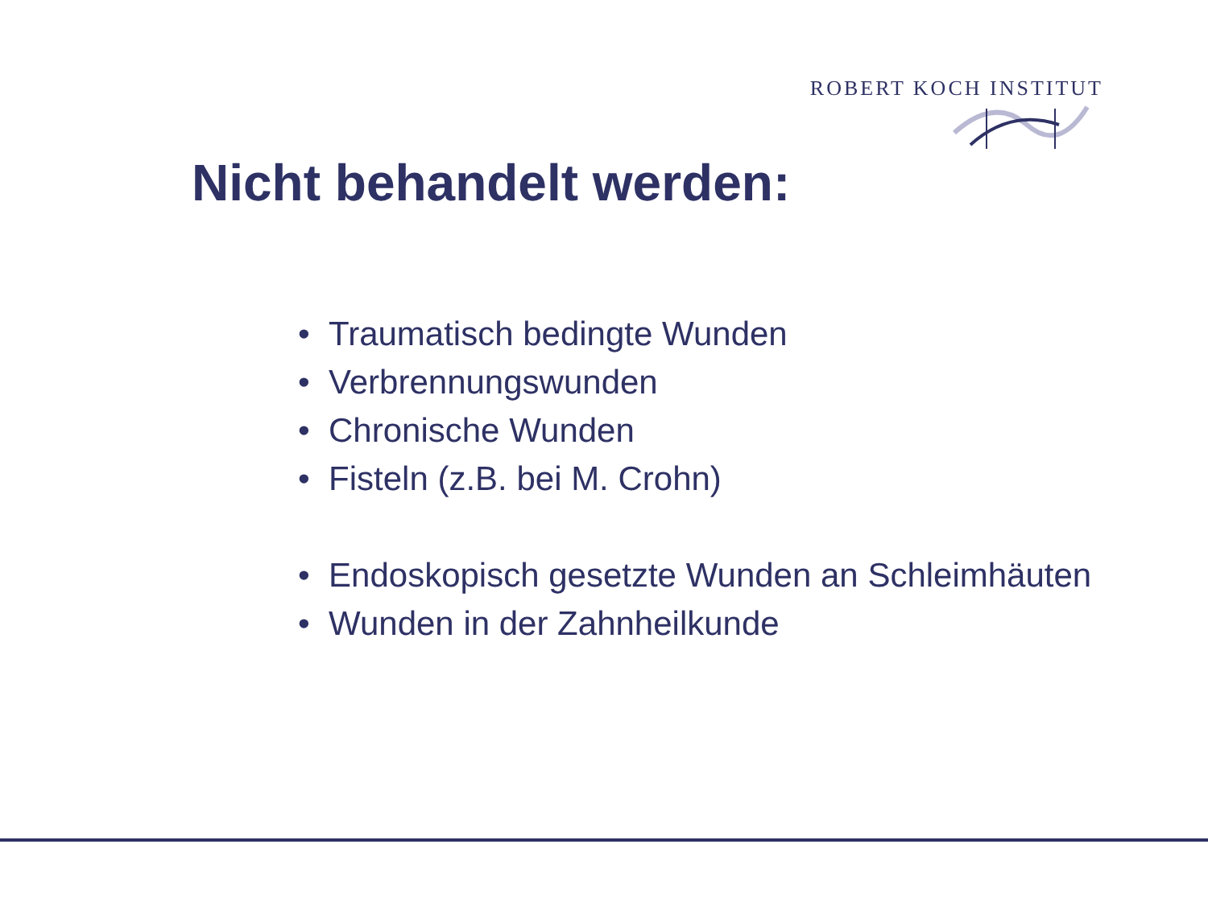ROBERT KOCH INSTITUT
Nicht behandelt werden:
• Traumatisch bedingte Wunden
• Verbrennungswunden
• Chronische Wunden
• Fisteln (z.B. bei M. Crohn)
• Endoskopisch gesetzte Wunden an Schleimhäuten
• Wunden in der Zahnheilkunde